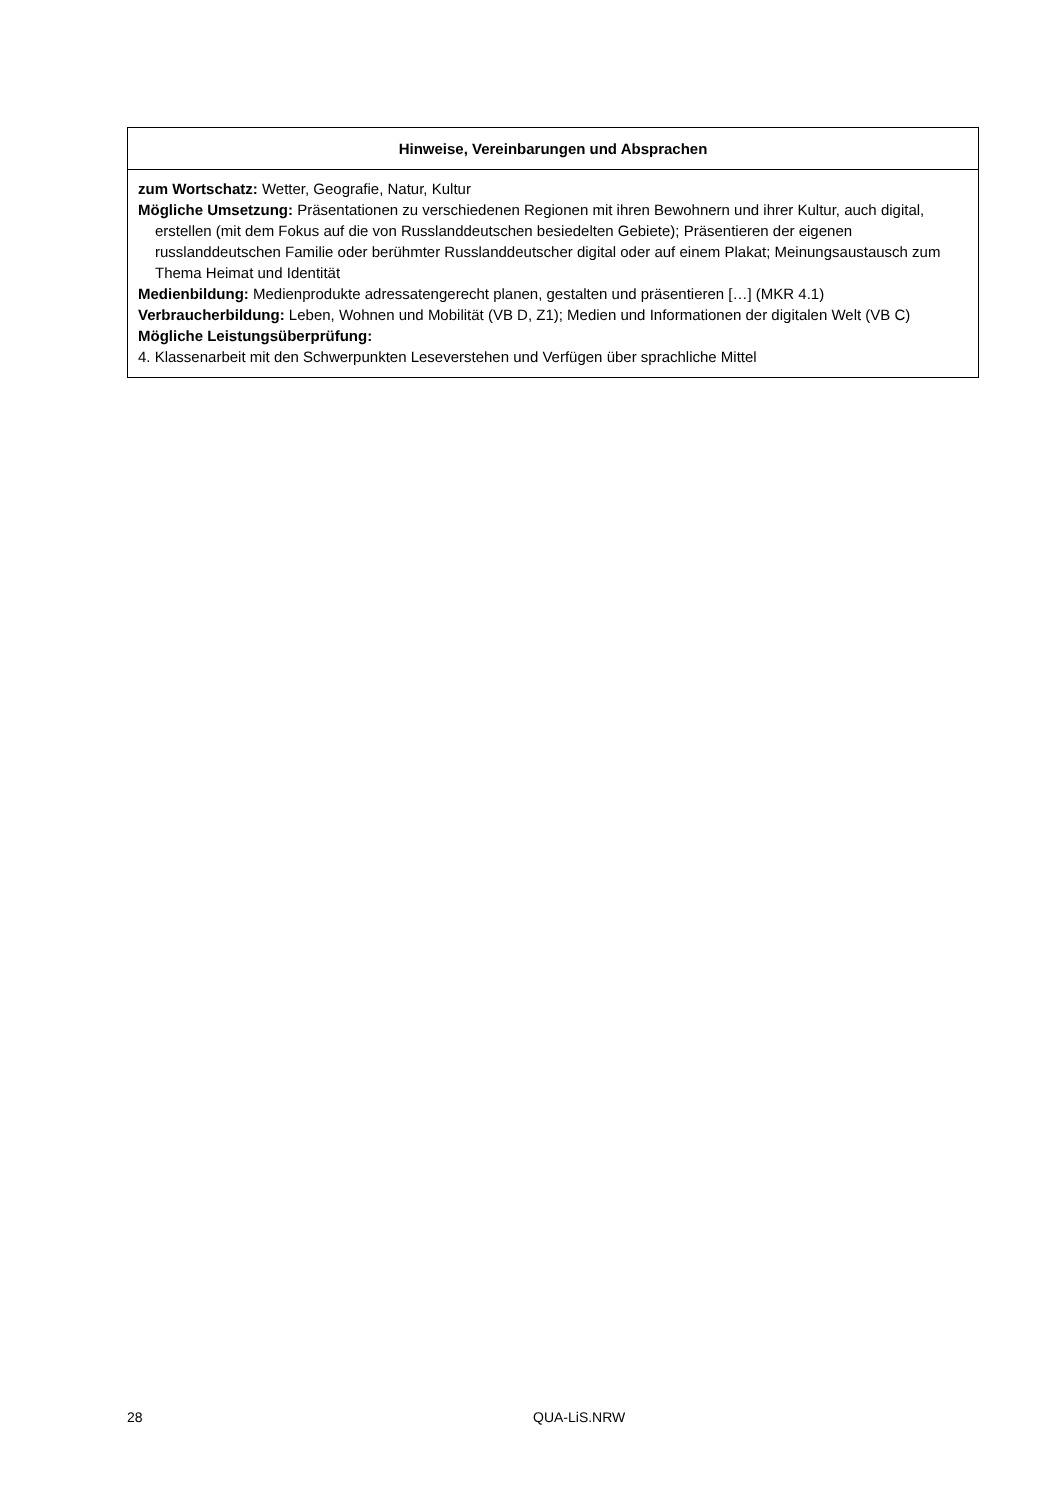| Hinweise, Vereinbarungen und Absprachen |
| --- |
| zum Wortschatz: Wetter, Geografie, Natur, Kultur Mögliche Umsetzung: Präsentationen zu verschiedenen Regionen mit ihren Bewohnern und ihrer Kultur, auch digital, erstellen (mit dem Fokus auf die von Russlanddeutschen besiedelten Gebiete); Präsentieren der eigenen russlanddeutschen Familie oder berühmter Russlanddeutscher digital oder auf einem Plakat; Meinungsaustausch zum Thema Heimat und Identität Medienbildung: Medienprodukte adressatengerecht planen, gestalten und präsentieren […] (MKR 4.1) Verbraucherbildung: Leben, Wohnen und Mobilität (VB D, Z1); Medien und Informationen der digitalen Welt (VB C) Mögliche Leistungsüberprüfung: 4. Klassenarbeit mit den Schwerpunkten Leseverstehen und Verfügen über sprachliche Mittel |
28 QUA-LiS.NRW